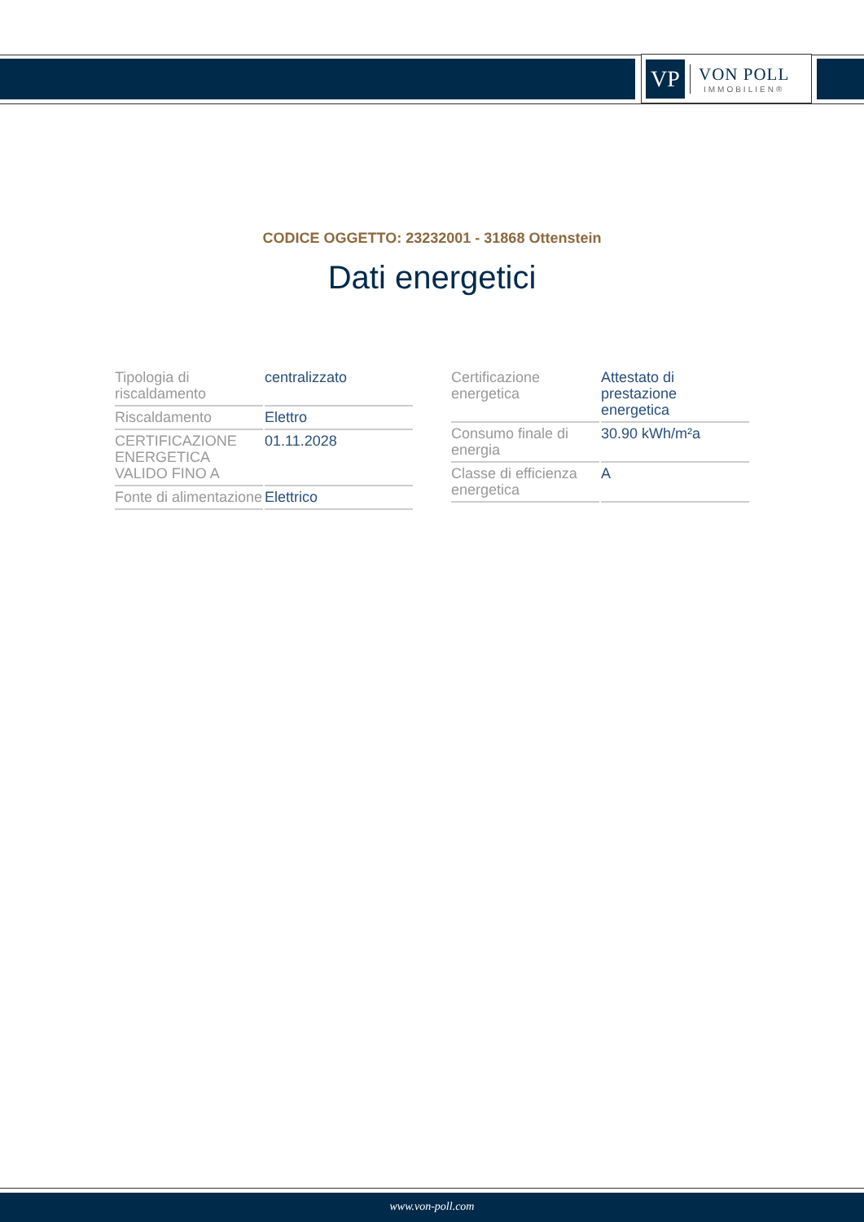VP
VON POLL
IMMOBILIEN®
CODICE OGGETTO: 23232001 - 31868 Ottenstein
Dati energetici
| Tipologia di riscaldamento | centralizzato |
| Riscaldamento | Elettro |
| CERTIFICAZIONE ENERGETICA VALIDO FINO A | 01.11.2028 |
| Fonte di alimentazione | Elettrico |
| Certificazione energetica | Attestato di prestazione energetica |
| Consumo finale di energia | 30.90 kWh/m²a |
| Classe di efficienza energetica | A |
www.von-poll.com